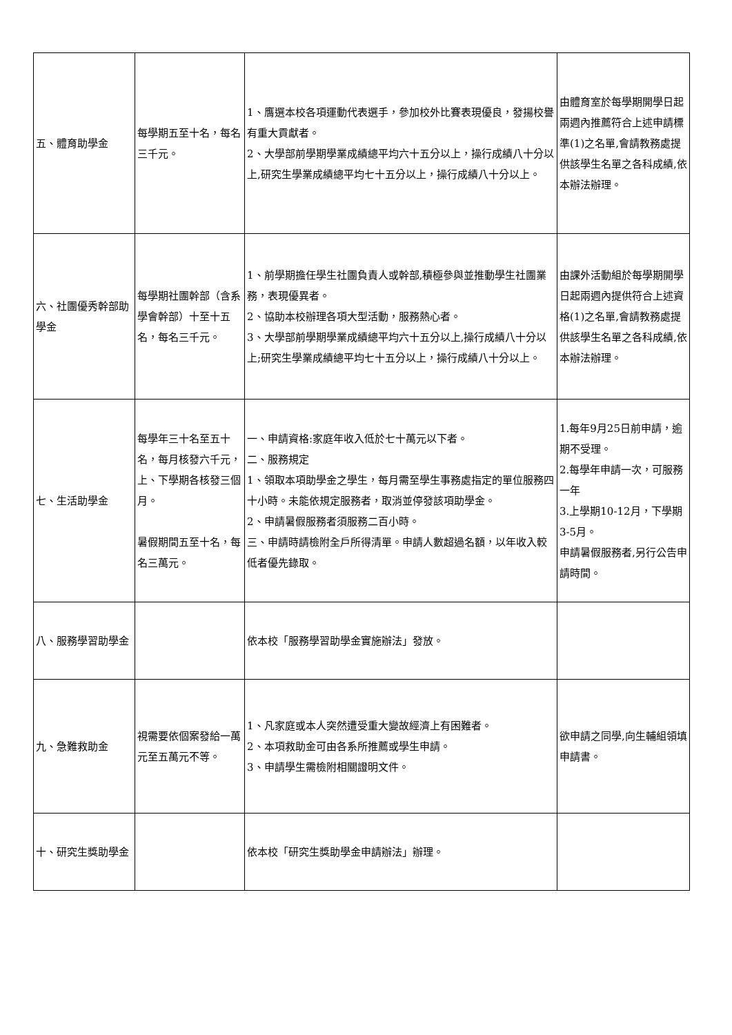| 五、體育助學金 | 每學期五至十名，每名三千元。 | 1、膺選本校各項運動代表選手，參加校外比賽表現優良，發揚校譽有重大貢獻者。 2、大學部前學期學業成績總平均六十五分以上，操行成績八十分以上,研究生學業成績總平均七十五分以上，操行成績八十分以上。 | 由體育室於每學期開學日起兩週內推薦符合上述申請標準(1)之名單,會請教務處提供該學生名單之各科成績,依本辦法辦理。 |
| 六、社團優秀幹部助學金 | 每學期社團幹部（含系學會幹部）十至十五名，每名三千元。 | 1、前學期擔任學生社團負責人或幹部,積極參與並推動學生社團業務，表現優異者。 2、協助本校辦理各項大型活動，服務熱心者。 3、大學部前學期學業成績總平均六十五分以上,操行成績八十分以上;研究生學業成績總平均七十五分以上，操行成績八十分以上。 | 由課外活動組於每學期開學日起兩週內提供符合上述資格(1)之名單,會請教務處提供該學生名單之各科成績,依本辦法辦理。 |
| 七、生活助學金 | 每學年三十名至五十名，每月核發六千元，上、下學期各核發三個月。 暑假期間五至十名，每名三萬元。 | 一、申請資格:家庭年收入低於七十萬元以下者。 二、服務規定 1、領取本項助學金之學生，每月需至學生事務處指定的單位服務四十小時。未能依規定服務者，取消並停發該項助學金。 2、申請暑假服務者須服務二百小時。 三、申請時請檢附全戶所得清單。申請人數超過名額，以年收入較低者優先錄取。 | 1.每年9月25日前申請，逾期不受理。 2.每學年申請一次，可服務一年 3.上學期10-12月，下學期3-5月。 申請暑假服務者,另行公告申請時間。 |
| 八、服務學習助學金 | | 依本校「服務學習助學金實施辦法」發放。 | |
| 九、急難救助金 | 視需要依個案發給一萬元至五萬元不等。 | 1、凡家庭或本人突然遭受重大變故經濟上有困難者。 2、本項救助金可由各系所推薦或學生申請。 3、申請學生需檢附相關證明文件。 | 欲申請之同學,向生輔組領填申請書。 |
| 十、研究生獎助學金 | | 依本校「研究生獎助學金申請辦法」辦理。 | |